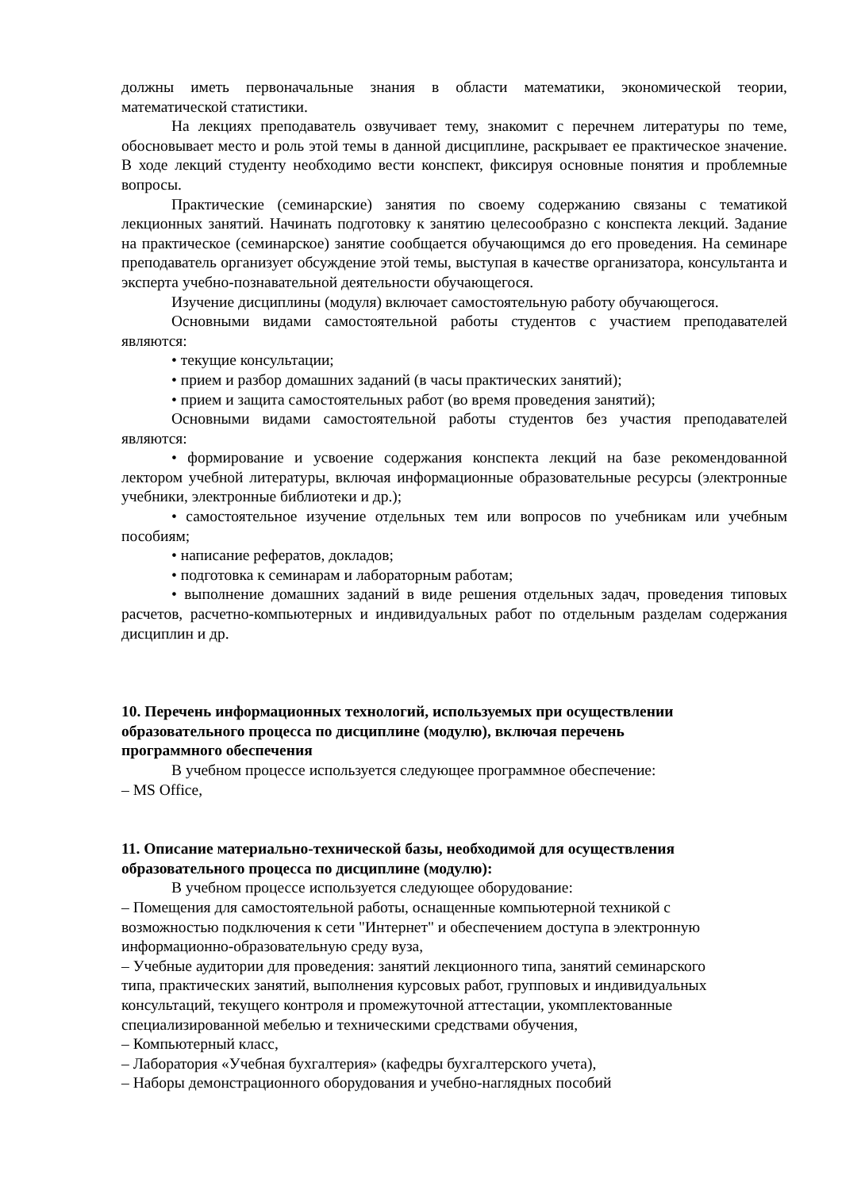должны иметь первоначальные знания в области математики, экономической теории, математической статистики.
На лекциях преподаватель озвучивает тему, знакомит с перечнем литературы по теме, обосновывает место и роль этой темы в данной дисциплине, раскрывает ее практическое значение. В ходе лекций студенту необходимо вести конспект, фиксируя основные понятия и проблемные вопросы.
Практические (семинарские) занятия по своему содержанию связаны с тематикой лекционных занятий. Начинать подготовку к занятию целесообразно с конспекта лекций. Задание на практическое (семинарское) занятие сообщается обучающимся до его проведения. На семинаре преподаватель организует обсуждение этой темы, выступая в качестве организатора, консультанта и эксперта учебно-познавательной деятельности обучающегося.
Изучение дисциплины (модуля) включает самостоятельную работу обучающегося.
Основными видами самостоятельной работы студентов с участием преподавателей являются:
• текущие консультации;
• прием и разбор домашних заданий (в часы практических занятий);
• прием и защита самостоятельных работ (во время проведения занятий);
Основными видами самостоятельной работы студентов без участия преподавателей являются:
• формирование и усвоение содержания конспекта лекций на базе рекомендованной лектором учебной литературы, включая информационные образовательные ресурсы (электронные учебники, электронные библиотеки и др.);
• самостоятельное изучение отдельных тем или вопросов по учебникам или учебным пособиям;
• написание рефератов, докладов;
• подготовка к семинарам и лабораторным работам;
• выполнение домашних заданий в виде решения отдельных задач, проведения типовых расчетов, расчетно-компьютерных и индивидуальных работ по отдельным разделам содержания дисциплин и др.
10. Перечень информационных технологий, используемых при осуществлении
образовательного процесса по дисциплине (модулю), включая перечень
программного обеспечения
В учебном процессе используется следующее программное обеспечение:
– MS Office,
11. Описание материально-технической базы, необходимой для осуществления
образовательного процесса по дисциплине (модулю):
В учебном процессе используется следующее оборудование:
– Помещения для самостоятельной работы, оснащенные компьютерной техникой с
возможностью подключения к сети "Интернет" и обеспечением доступа в электронную
информационно-образовательную среду вуза,
– Учебные аудитории для проведения: занятий лекционного типа, занятий семинарского
типа, практических занятий, выполнения курсовых работ, групповых и индивидуальных
консультаций, текущего контроля и промежуточной аттестации, укомплектованные
специализированной мебелью и техническими средствами обучения,
– Компьютерный класс,
– Лаборатория «Учебная бухгалтерия» (кафедры бухгалтерского учета),
– Наборы демонстрационного оборудования и учебно-наглядных пособий